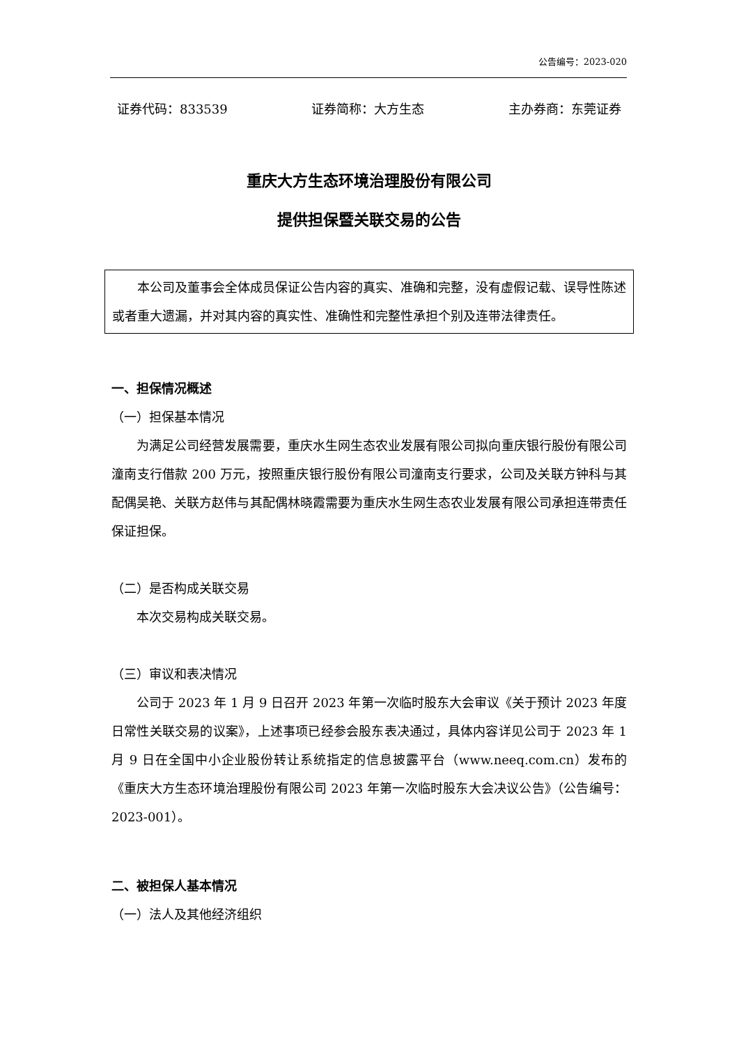公告编号：2023-020
证券代码：833539 证券简称：大方生态 主办券商：东莞证券
重庆大方生态环境治理股份有限公司
提供担保暨关联交易的公告
本公司及董事会全体成员保证公告内容的真实、准确和完整，没有虚假记载、误导性陈述或者重大遗漏，并对其内容的真实性、准确性和完整性承担个别及连带法律责任。
一、担保情况概述
（一）担保基本情况
为满足公司经营发展需要，重庆水生网生态农业发展有限公司拟向重庆银行股份有限公司潼南支行借款 200 万元，按照重庆银行股份有限公司潼南支行要求，公司及关联方钟科与其配偶吴艳、关联方赵伟与其配偶林晓霞需要为重庆水生网生态农业发展有限公司承担连带责任保证担保。
（二）是否构成关联交易
本次交易构成关联交易。
（三）审议和表决情况
公司于 2023 年 1 月 9 日召开 2023 年第一次临时股东大会审议《关于预计 2023 年度日常性关联交易的议案》，上述事项已经参会股东表决通过，具体内容详见公司于 2023 年 1 月 9 日在全国中小企业股份转让系统指定的信息披露平台（www.neeq.com.cn）发布的《重庆大方生态环境治理股份有限公司 2023 年第一次临时股东大会决议公告》（公告编号：2023-001）。
二、被担保人基本情况
（一）法人及其他经济组织